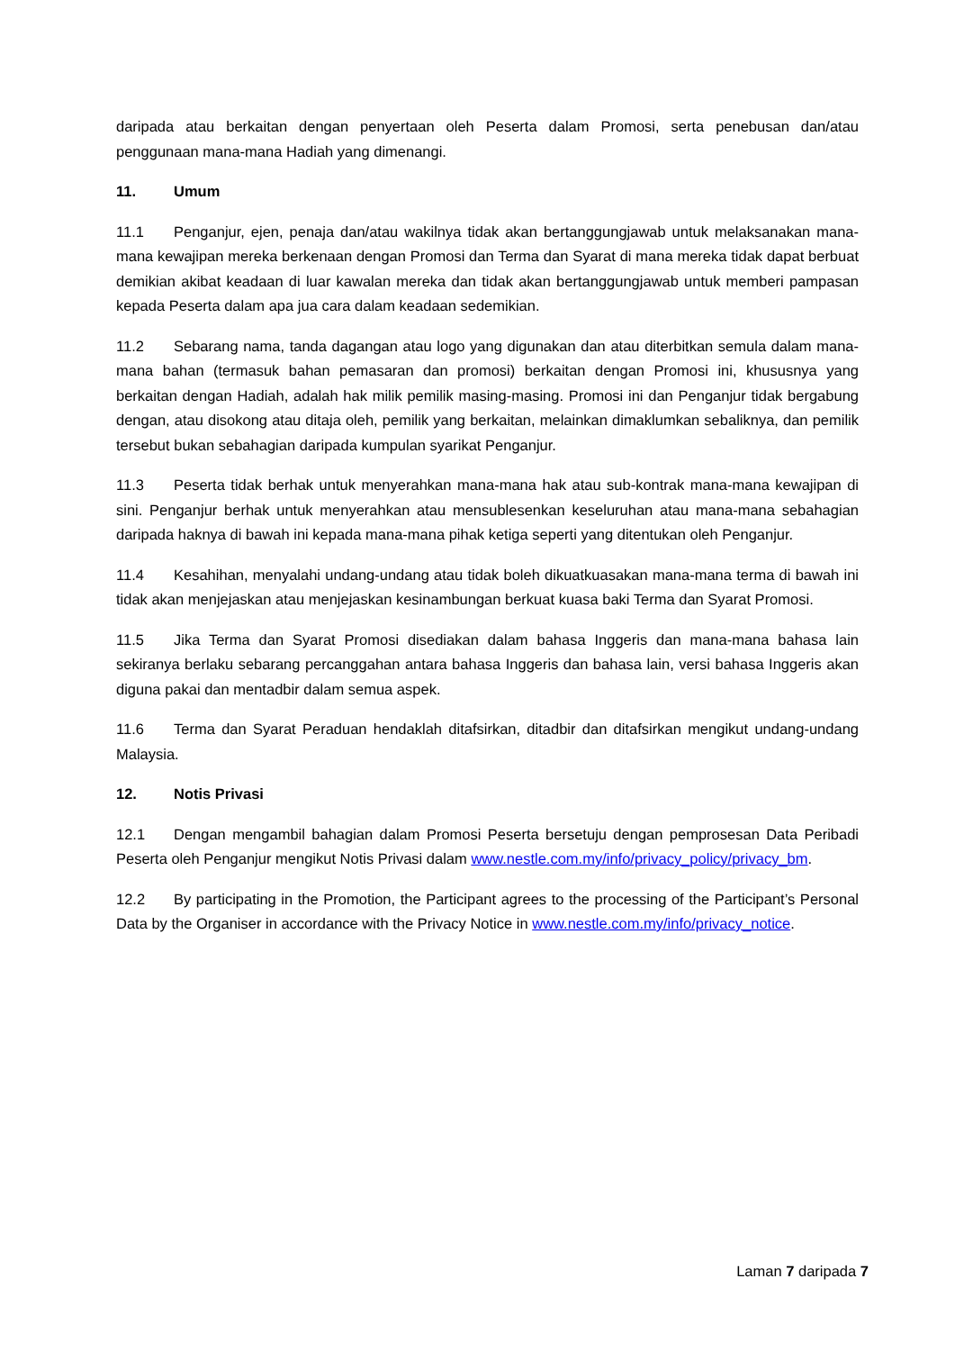daripada atau berkaitan dengan penyertaan oleh Peserta dalam Promosi, serta penebusan dan/atau penggunaan mana-mana Hadiah yang dimenangi.
11. Umum
11.1 Penganjur, ejen, penaja dan/atau wakilnya tidak akan bertanggungjawab untuk melaksanakan mana-mana kewajipan mereka berkenaan dengan Promosi dan Terma dan Syarat di mana mereka tidak dapat berbuat demikian akibat keadaan di luar kawalan mereka dan tidak akan bertanggungjawab untuk memberi pampasan kepada Peserta dalam apa jua cara dalam keadaan sedemikian.
11.2 Sebarang nama, tanda dagangan atau logo yang digunakan dan atau diterbitkan semula dalam mana-mana bahan (termasuk bahan pemasaran dan promosi) berkaitan dengan Promosi ini, khususnya yang berkaitan dengan Hadiah, adalah hak milik pemilik masing-masing. Promosi ini dan Penganjur tidak bergabung dengan, atau disokong atau ditaja oleh, pemilik yang berkaitan, melainkan dimaklumkan sebaliknya, dan pemilik tersebut bukan sebahagian daripada kumpulan syarikat Penganjur.
11.3 Peserta tidak berhak untuk menyerahkan mana-mana hak atau sub-kontrak mana-mana kewajipan di sini. Penganjur berhak untuk menyerahkan atau mensublesenkan keseluruhan atau mana-mana sebahagian daripada haknya di bawah ini kepada mana-mana pihak ketiga seperti yang ditentukan oleh Penganjur.
11.4 Kesahihan, menyalahi undang-undang atau tidak boleh dikuatkuasakan mana-mana terma di bawah ini tidak akan menjejaskan atau menjejaskan kesinambungan berkuat kuasa baki Terma dan Syarat Promosi.
11.5 Jika Terma dan Syarat Promosi disediakan dalam bahasa Inggeris dan mana-mana bahasa lain sekiranya berlaku sebarang percanggahan antara bahasa Inggeris dan bahasa lain, versi bahasa Inggeris akan diguna pakai dan mentadbir dalam semua aspek.
11.6 Terma dan Syarat Peraduan hendaklah ditafsirkan, ditadbir dan ditafsirkan mengikut undang-undang Malaysia.
12. Notis Privasi
12.1 Dengan mengambil bahagian dalam Promosi Peserta bersetuju dengan pemprosesan Data Peribadi Peserta oleh Penganjur mengikut Notis Privasi dalam www.nestle.com.my/info/privacy_policy/privacy_bm.
12.2 By participating in the Promotion, the Participant agrees to the processing of the Participant’s Personal Data by the Organiser in accordance with the Privacy Notice in www.nestle.com.my/info/privacy_notice.
Laman 7 daripada 7